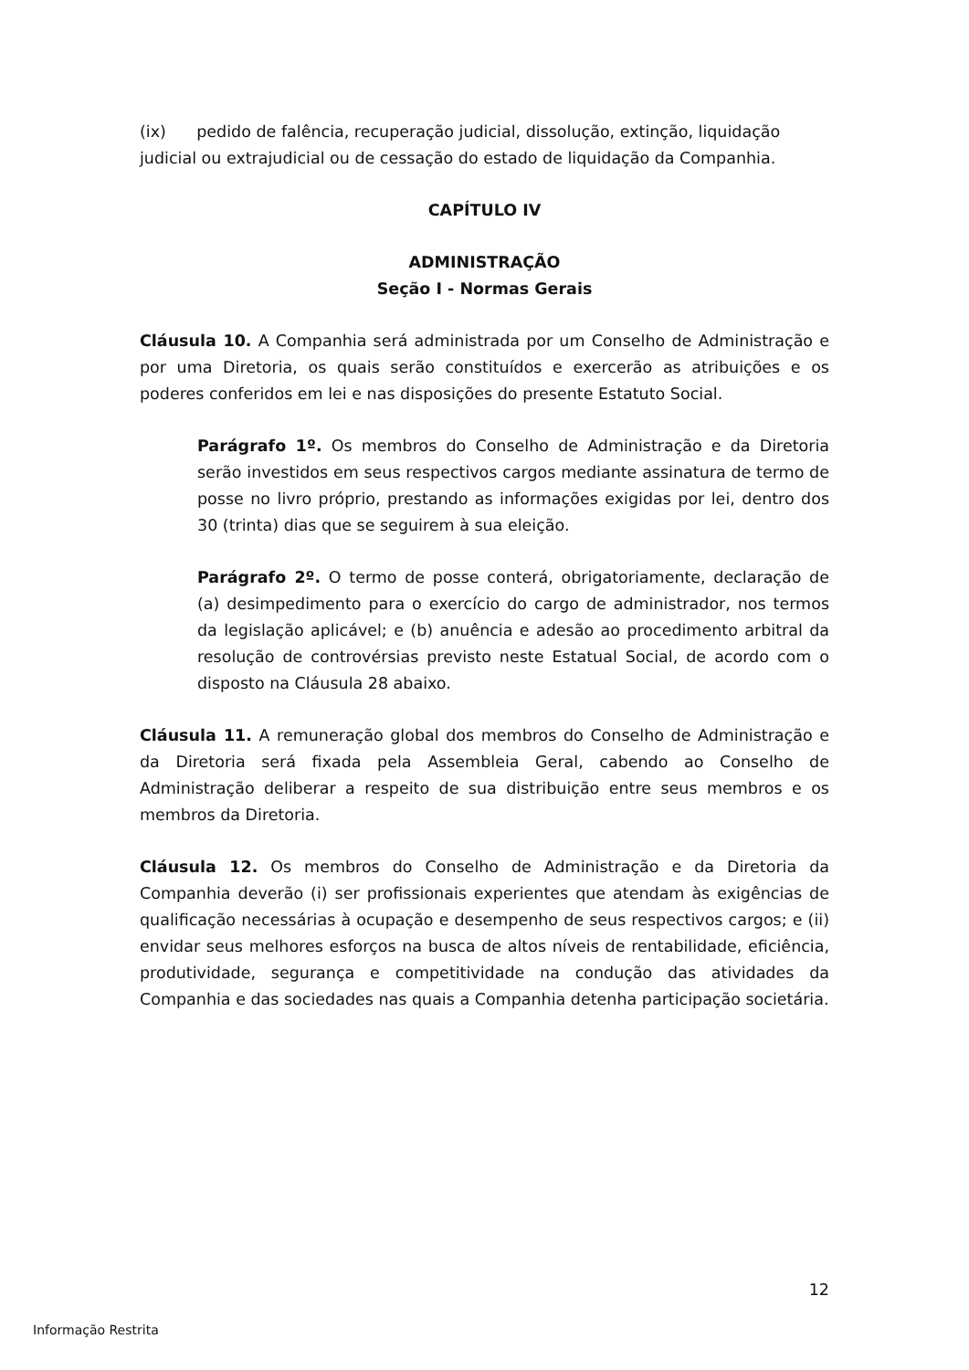(ix) pedido de falência, recuperação judicial, dissolução, extinção, liquidação judicial ou extrajudicial ou de cessação do estado de liquidação da Companhia.
CAPÍTULO IV
ADMINISTRAÇÃO
Seção I - Normas Gerais
Cláusula 10. A Companhia será administrada por um Conselho de Administração e por uma Diretoria, os quais serão constituídos e exercerão as atribuições e os poderes conferidos em lei e nas disposições do presente Estatuto Social.
Parágrafo 1º. Os membros do Conselho de Administração e da Diretoria serão investidos em seus respectivos cargos mediante assinatura de termo de posse no livro próprio, prestando as informações exigidas por lei, dentro dos 30 (trinta) dias que se seguirem à sua eleição.
Parágrafo 2º. O termo de posse conterá, obrigatoriamente, declaração de (a) desimpedimento para o exercício do cargo de administrador, nos termos da legislação aplicável; e (b) anuência e adesão ao procedimento arbitral da resolução de controvérsias previsto neste Estatual Social, de acordo com o disposto na Cláusula 28 abaixo.
Cláusula 11. A remuneração global dos membros do Conselho de Administração e da Diretoria será fixada pela Assembleia Geral, cabendo ao Conselho de Administração deliberar a respeito de sua distribuição entre seus membros e os membros da Diretoria.
Cláusula 12. Os membros do Conselho de Administração e da Diretoria da Companhia deverão (i) ser profissionais experientes que atendam às exigências de qualificação necessárias à ocupação e desempenho de seus respectivos cargos; e (ii) envidar seus melhores esforços na busca de altos níveis de rentabilidade, eficiência, produtividade, segurança e competitividade na condução das atividades da Companhia e das sociedades nas quais a Companhia detenha participação societária.
12
Informação Restrita